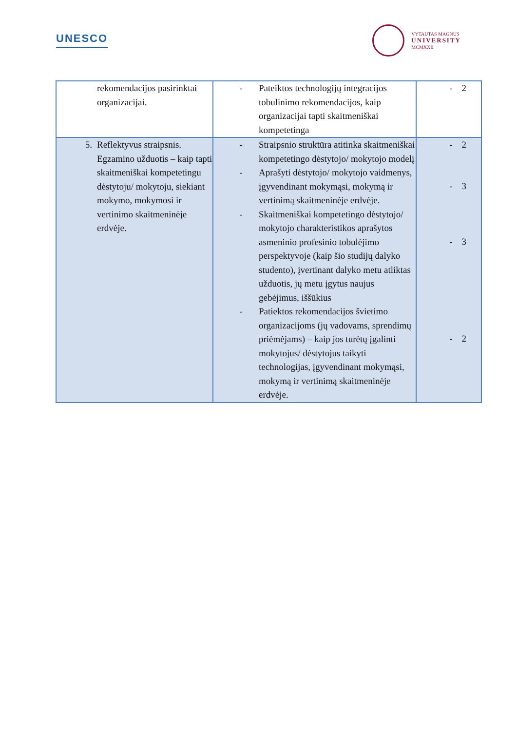UNESCO
VYTAUTAS MAGNUS
UNIVERSITY
MCMXXII
| rekomendacijos pasirinktai organizacijai. | - Pateiktos technologijų integracijos tobulinimo rekomendacijos, kaip organizacijai tapti skaitmeniškai kompetetinga | - 2 |
| 5. Reflektyvus straipsnis. Egzamino užduotis – kaip tapti skaitmeniškai kompetetingu dėstytoju/ mokytoju, siekiant mokymo, mokymosi ir vertinimo skaitmeninėje erdvėje. | - Straipsnio struktūra atitinka skaitmeniškai kompetetingo dėstytojo/ mokytojo modelį - Aprašyti dėstytojo/ mokytojo vaidmenys, įgyvendinant mokymąsi, mokymą ir vertinimą skaitmeninėje erdvėje. - Skaitmeniškai kompetetingo dėstytojo/ mokytojo charakteristikos aprašytos asmeninio profesinio tobulėjimo perspektyvoje (kaip šio studijų dalyko studento), įvertinant dalyko metu atliktas užduotis, jų metu įgytus naujus gebėjimus, iššūkius - Patiektos rekomendacijos švietimo organizacijoms (jų vadovams, sprendimų priėmėjams) – kaip jos turėtų įgalinti mokytojus/ dėstytojus taikyti technologijas, įgyvendinant mokymąsi, mokymą ir vertinimą skaitmeninėje erdvėje. | - 2 - 3 - 3 - 2 |